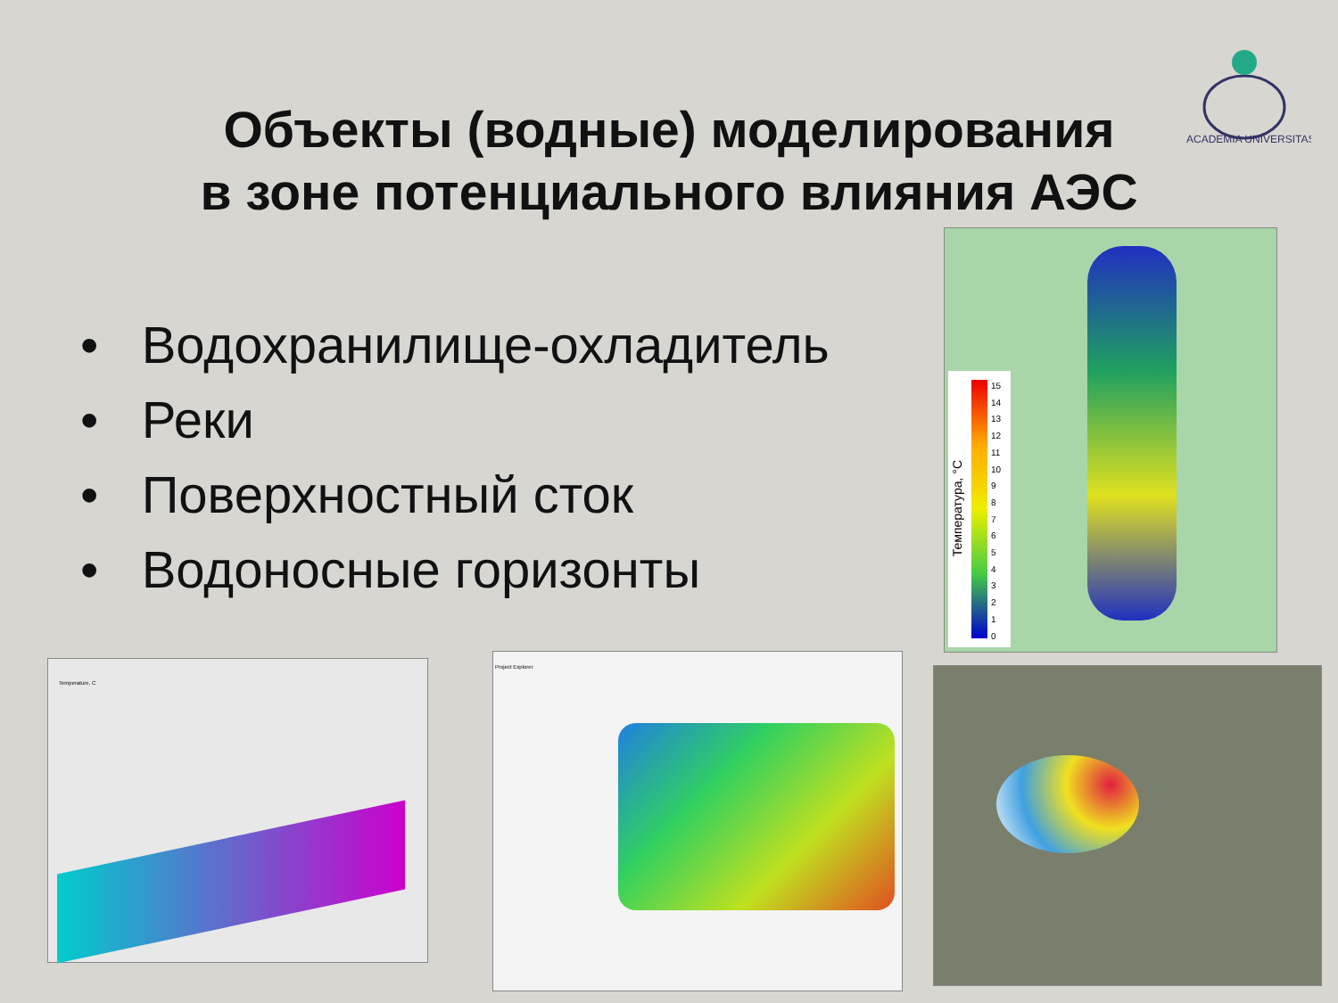Объекты (водные) моделирования
в зоне потенциального влияния АЭС
• Водохранилище-охладитель
• Реки
• Поверхностный сток
• Водоносные горизонты
ACADEMIA UNIVERSITAS
Температура, °C
15
14
13
12
11
10
9
8
7
6
5
4
3
2
1
0
Temperature, C Project Explorer